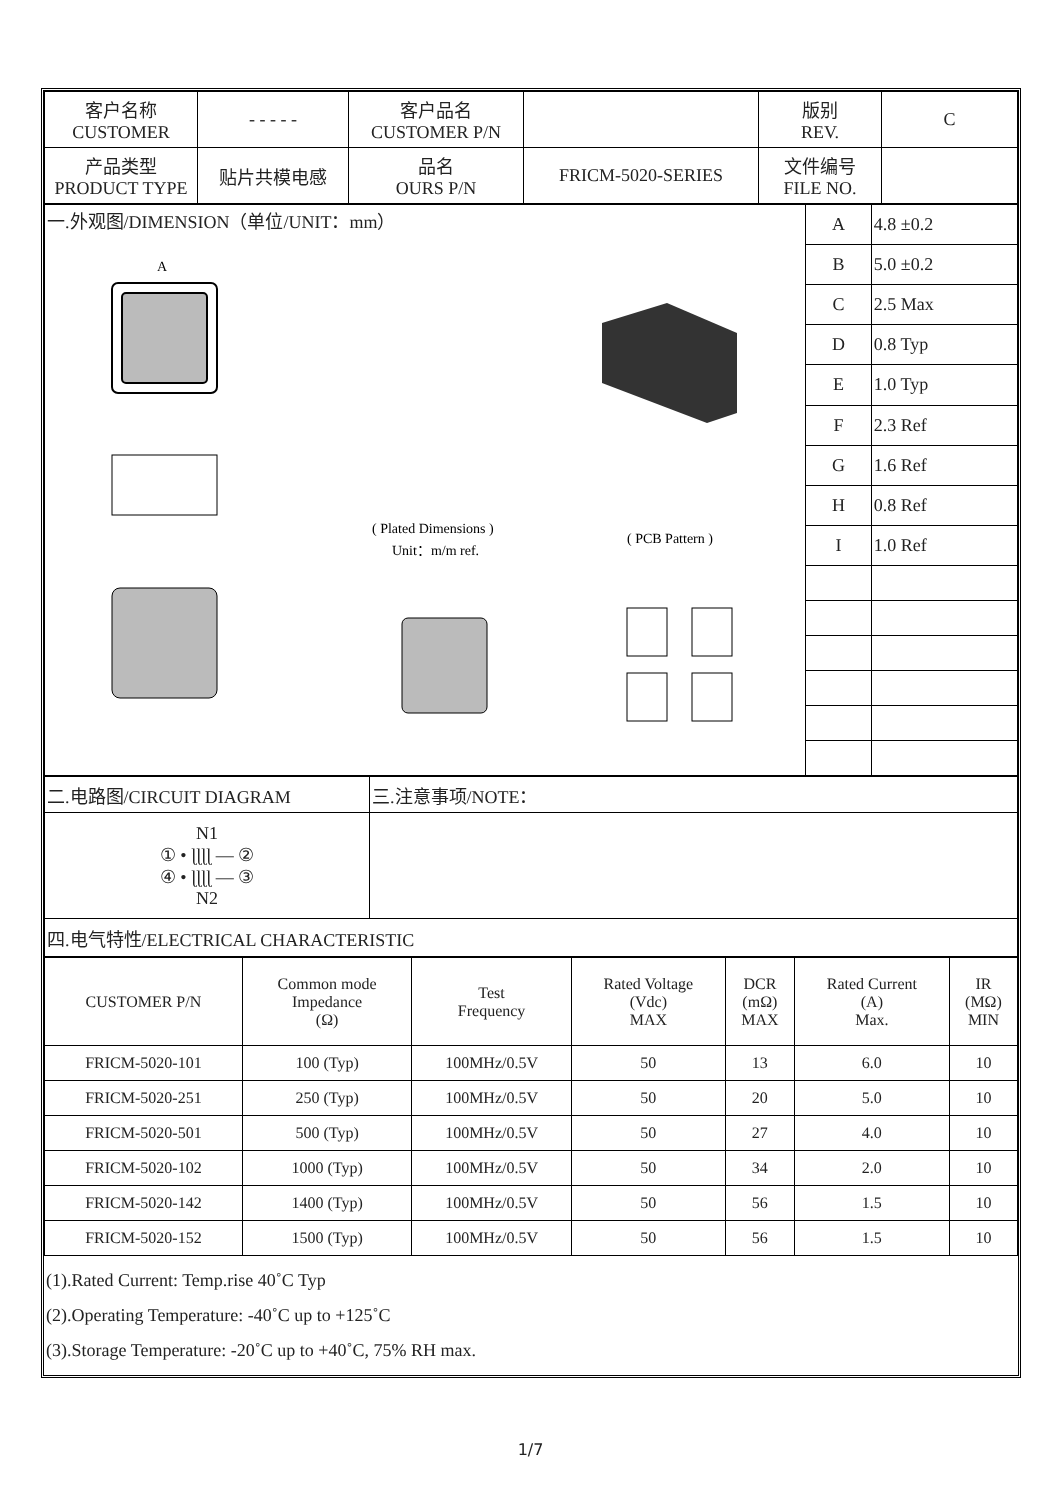| 客户名称 CUSTOMER | - - - - - | 客户品名 CUSTOMER P/N | | 版别 REV. | C |
| 产品类型 PRODUCT TYPE | 贴片共模电感 | 品名 OURS P/N | FRICM-5020-SERIES | 文件编号 FILE NO. | |
| 一.外观图/DIMENSION（单位/UNIT：mm） A ( Plated Dimensions ) Unit：m/m ref. ( PCB Pattern ) | A | 4.8 ±0.2 |
| | B | 5.0 ±0.2 |
| | C | 2.5 Max |
| | D | 0.8 Typ |
| | E | 1.0 Typ |
| | F | 2.3 Ref |
| | G | 1.6 Ref |
| | H | 0.8 Ref |
| | I | 1.0 Ref |
| 二.电路图/CIRCUIT DIAGRAM | 三.注意事项/NOTE： |
| N1 ① • ɭɭɭɭ — ② ④ • ɭɭɭɭ — ③ N2 | |
| 四.电气特性/ELECTRICAL CHARACTERISTIC | |
| CUSTOMER P/N | Common mode Impedance (Ω) | Test Frequency | Rated Voltage (Vdc) MAX | DCR (mΩ) MAX | Rated Current (A) Max. | IR (MΩ) MIN |
| --- | --- | --- | --- | --- | --- | --- |
| FRICM-5020-101 | 100 (Typ) | 100MHz/0.5V | 50 | 13 | 6.0 | 10 |
| FRICM-5020-251 | 250 (Typ) | 100MHz/0.5V | 50 | 20 | 5.0 | 10 |
| FRICM-5020-501 | 500 (Typ) | 100MHz/0.5V | 50 | 27 | 4.0 | 10 |
| FRICM-5020-102 | 1000 (Typ) | 100MHz/0.5V | 50 | 34 | 2.0 | 10 |
| FRICM-5020-142 | 1400 (Typ) | 100MHz/0.5V | 50 | 56 | 1.5 | 10 |
| FRICM-5020-152 | 1500 (Typ) | 100MHz/0.5V | 50 | 56 | 1.5 | 10 |
(1).Rated Current: Temp.rise 40˚C Typ
(2).Operating Temperature: -40˚C up to +125˚C
(3).Storage Temperature: -20˚C up to +40˚C, 75% RH max.
1/7